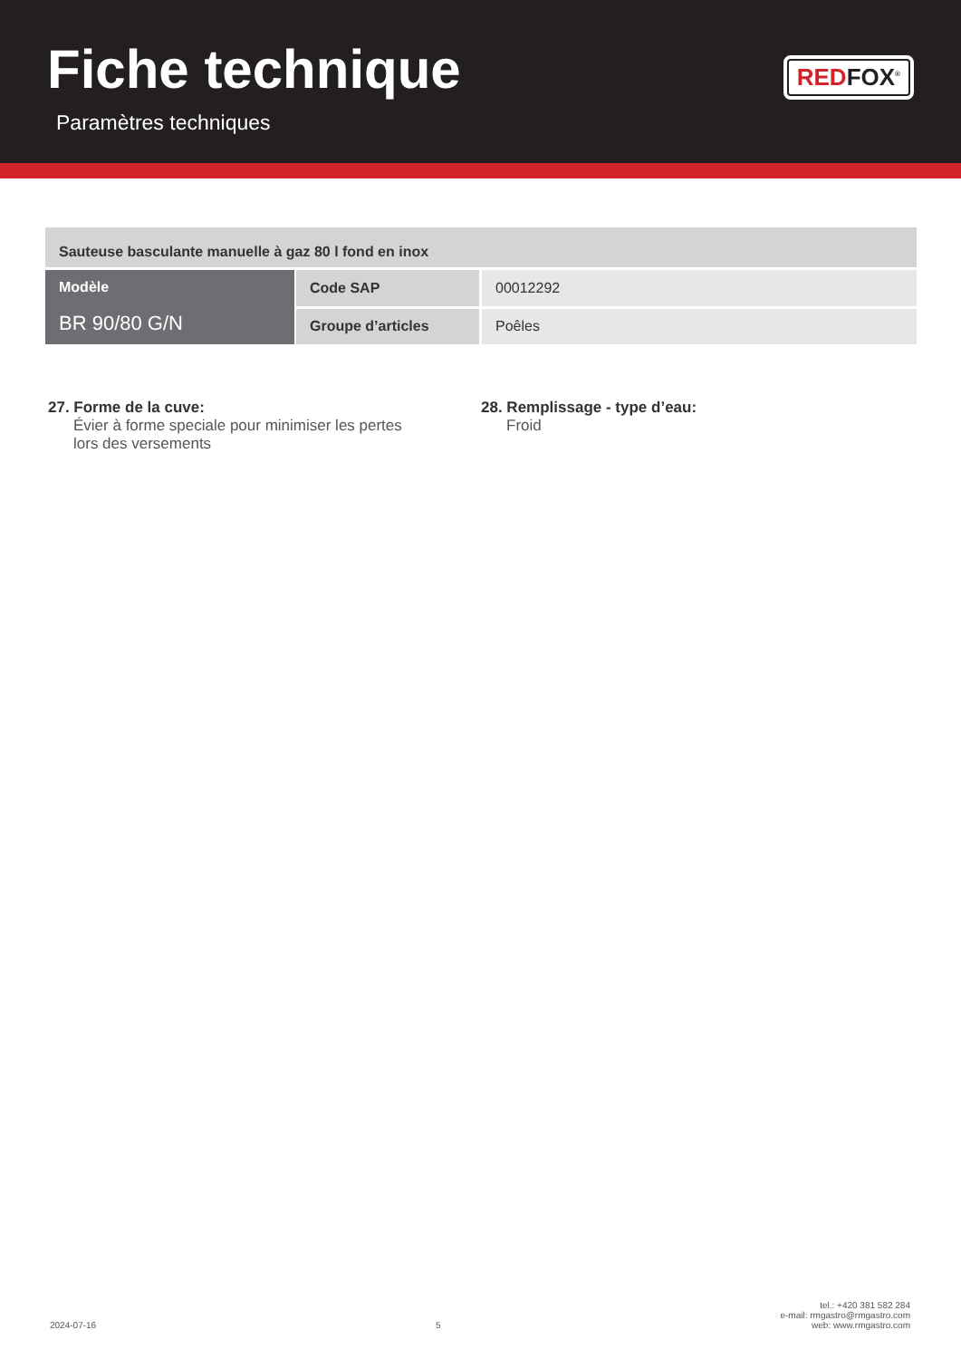Fiche technique
Paramètres techniques
RED FOX<sup>®</sup>
| Sauteuse basculante manuelle à gaz 80 l fond en inox | | |
| Modèle BR 90/80 G/N | Code SAP | 00012292 |
| | Groupe d’articles | Poêles |
27. Forme de la cuve:
Évier à forme speciale pour minimiser les pertes lors des versements
28. Remplissage - type d’eau:
Froid
2024-07-16 5 tel.: +420 381 582 284
e-mail: rmgastro@rmgastro.com
web: www.rmgastro.com